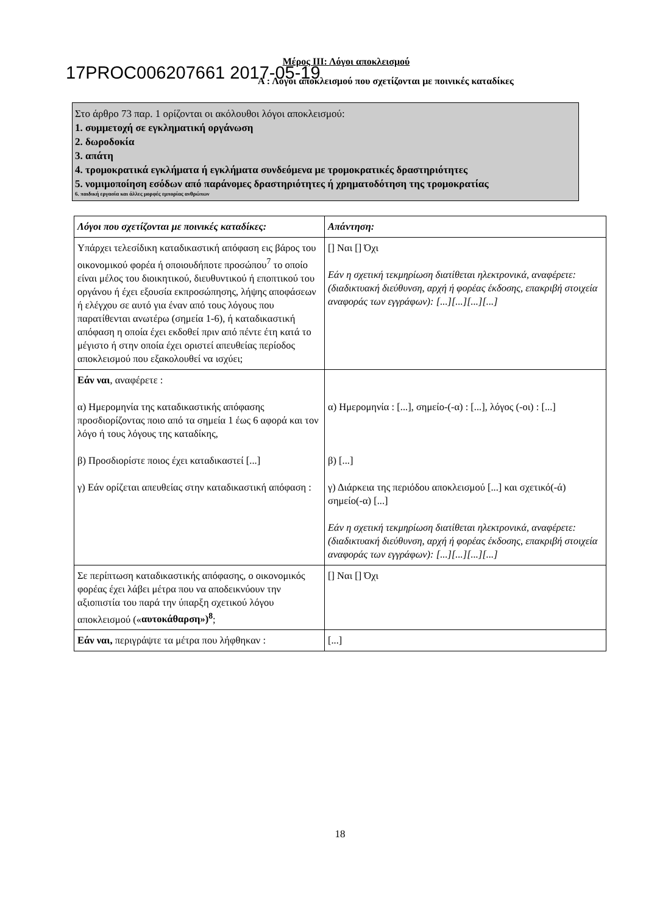Μέρος ΙΙΙ: Λόγοι αποκλεισμού
17PROC006207661 2017-05-19
Α : Λόγοι αποκλεισμού που σχετίζονται με ποινικές καταδίκες
Στο άρθρο 73 παρ. 1 ορίζονται οι ακόλουθοι λόγοι αποκλεισμού:
1. συμμετοχή σε εγκληματική οργάνωση
2. δωροδοκία
3. απάτη
4. τρομοκρατικά εγκλήματα ή εγκλήματα συνδεόμενα με τρομοκρατικές δραστηριότητες
5. νομιμοποίηση εσόδων από παράνομες δραστηριότητες ή χρηματοδότηση της τρομοκρατίας
6. παιδική εργασία και άλλες μορφές εμπορίας ανθρώπων
| Λόγοι που σχετίζονται με ποινικές καταδίκες: | Απάντηση: |
| --- | --- |
| Υπάρχει τελεσίδικη καταδικαστική απόφαση εις βάρος του οικονομικού φορέα ή οποιουδήποτε προσώπου<sup>7</sup> το οποίο είναι μέλος του διοικητικού, διευθυντικού ή εποπτικού του οργάνου ή έχει εξουσία εκπροσώπησης, λήψης αποφάσεων ή ελέγχου σε αυτό για έναν από τους λόγους που παρατίθενται ανωτέρω (σημεία 1-6), ή καταδικαστική απόφαση η οποία έχει εκδοθεί πριν από πέντε έτη κατά το μέγιστο ή στην οποία έχει οριστεί απευθείας περίοδος αποκλεισμού που εξακολουθεί να ισχύει; | [] Ναι [] Όχι Εάν η σχετική τεκμηρίωση διατίθεται ηλεκτρονικά, αναφέρετε: (διαδικτυακή διεύθυνση, αρχή ή φορέας έκδοσης, επακριβή στοιχεία αναφοράς των εγγράφων): [...][...][...][...] |
| Εάν ναι , αναφέρετε : α) Ημερομηνία της καταδικαστικής απόφασης προσδιορίζοντας ποιο από τα σημεία 1 έως 6 αφορά και τον λόγο ή τους λόγους της καταδίκης, β) Προσδιορίστε ποιος έχει καταδικαστεί [...] γ) Εάν ορίζεται απευθείας στην καταδικαστική απόφαση : | α) Ημερομηνία : [...], σημείο-(-α) : [...], λόγος (-οι) : [...] β) [...] γ) Διάρκεια της περιόδου αποκλεισμού [...] και σχετικό(-ά) σημείο(-α) [...] Εάν η σχετική τεκμηρίωση διατίθεται ηλεκτρονικά, αναφέρετε: (διαδικτυακή διεύθυνση, αρχή ή φορέας έκδοσης, επακριβή στοιχεία αναφοράς των εγγράφων): [...][...][...][...] |
| Σε περίπτωση καταδικαστικής απόφασης, ο οικονομικός φορέας έχει λάβει μέτρα που να αποδεικνύουν την αξιοπιστία του παρά την ύπαρξη σχετικού λόγου αποκλεισμού (« αυτοκάθαρση»)<sup>8</sup> ; | [] Ναι [] Όχι |
| Εάν ναι, περιγράψτε τα μέτρα που λήφθηκαν : | [...] |
18